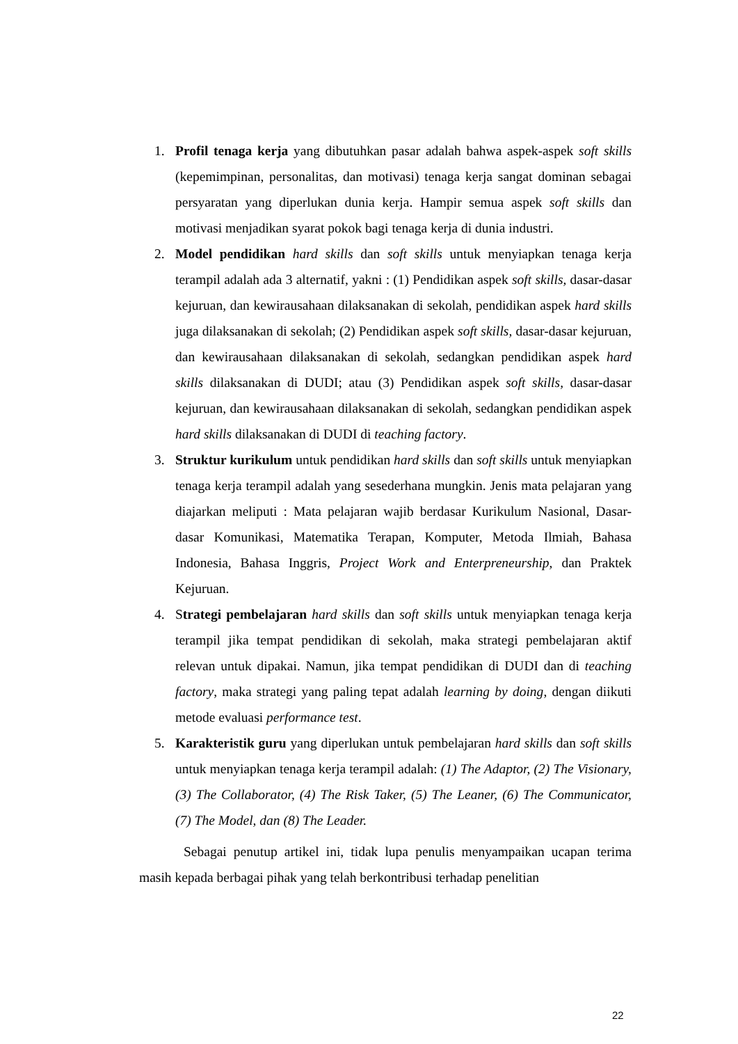1. Profil tenaga kerja yang dibutuhkan pasar adalah bahwa aspek-aspek soft skills (kepemimpinan, personalitas, dan motivasi) tenaga kerja sangat dominan sebagai persyaratan yang diperlukan dunia kerja. Hampir semua aspek soft skills dan motivasi menjadikan syarat pokok bagi tenaga kerja di dunia industri.
2. Model pendidikan hard skills dan soft skills untuk menyiapkan tenaga kerja terampil adalah ada 3 alternatif, yakni : (1) Pendidikan aspek soft skills, dasar-dasar kejuruan, dan kewirausahaan dilaksanakan di sekolah, pendidikan aspek hard skills juga dilaksanakan di sekolah; (2) Pendidikan aspek soft skills, dasar-dasar kejuruan, dan kewirausahaan dilaksanakan di sekolah, sedangkan pendidikan aspek hard skills dilaksanakan di DUDI; atau (3) Pendidikan aspek soft skills, dasar-dasar kejuruan, dan kewirausahaan dilaksanakan di sekolah, sedangkan pendidikan aspek hard skills dilaksanakan di DUDI di teaching factory.
3. Struktur kurikulum untuk pendidikan hard skills dan soft skills untuk menyiapkan tenaga kerja terampil adalah yang sesederhana mungkin. Jenis mata pelajaran yang diajarkan meliputi : Mata pelajaran wajib berdasar Kurikulum Nasional, Dasar-dasar Komunikasi, Matematika Terapan, Komputer, Metoda Ilmiah, Bahasa Indonesia, Bahasa Inggris, Project Work and Enterpreneurship, dan Praktek Kejuruan.
4. Strategi pembelajaran hard skills dan soft skills untuk menyiapkan tenaga kerja terampil jika tempat pendidikan di sekolah, maka strategi pembelajaran aktif relevan untuk dipakai. Namun, jika tempat pendidikan di DUDI dan di teaching factory, maka strategi yang paling tepat adalah learning by doing, dengan diikuti metode evaluasi performance test.
5. Karakteristik guru yang diperlukan untuk pembelajaran hard skills dan soft skills untuk menyiapkan tenaga kerja terampil adalah: (1) The Adaptor, (2) The Visionary, (3) The Collaborator, (4) The Risk Taker, (5) The Leaner, (6) The Communicator, (7) The Model, dan (8) The Leader.
Sebagai penutup artikel ini, tidak lupa penulis menyampaikan ucapan terima masih kepada berbagai pihak yang telah berkontribusi terhadap penelitian
22